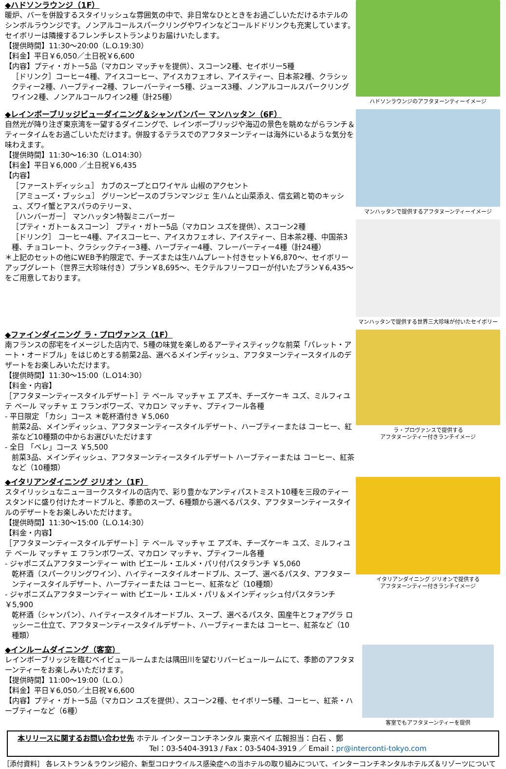◆ハドソンラウンジ（1F）
暖炉、バーを併設するスタイリッシュな雰囲気の中で、非日常なひとときをお過ごしいただけるホテルのシンボルラウンジです。ノンアルコールスパークリングやワインなどコールドドリンクも充実しています。セイボリーは隣接するフレンチレストランよりお届けいたします。
【提供時間】11:30～20:00（L.O.19:30）
【料金】平日￥6,050／土日祝￥6,600
【内容】プティ・ガトー5品（マカロン マッチャを提供）、スコーン2種、セイボリー5種
［ドリンク］コーヒー4種、アイスコーヒー、アイスカフェオレ、アイスティー、日本茶2種、クラシックティー2種、ハーブティー2種、フレーバーティー5種、ジュース3種、ノンアルコールスパークリングワイン2種、ノンアルコールワイン2種（計25種）
ハドソンラウンジのアフタヌーンティーイメージ
◆レインボーブリッジビューダイニング＆シャンパンバー マンハッタン（6F）
自然光が降り注ぎ東京湾を一望するダイニングで、レインボーブリッジや海辺の景色を眺めながらランチ＆ティータイムをお過ごしいただけます。併設するテラスでのアフタヌーンティーは海外にいるような気分を味わえます。
【提供時間】11:30～16:30（L.O14:30）
【料金】平日￥6,000 ／土日祝￥6,435
【内容】
［ファーストディッシュ］ カブのスープとロワイヤル 山椒のアクセント
［アミューズ・ブッシュ］ グリーンピースのブランマンジェ 生ハムと山菜添え、信玄鶏と筍のキッシュ、ズワイ蟹とアスパラのテリーヌ、
［ハンバーガー］ マンハッタン特製ミニバーガー
［プティ・ガトー＆スコーン］ プティ・ガトー5品（マカロン ユズを提供）、スコーン2種
［ドリンク］ コーヒー4種、アイスコーヒー、アイスカフェオレ、アイスティー、日本茶2種、中国茶3種、チョコレート、クラシックティー3種、ハーブティー4種、フレーバーティー4種（計24種）
＊上記のセットの他にWEB予約限定で、チーズまたは生ハムプレート付きセット￥6,870～、セイボリーアップグレート（世界三大珍味付き）プラン￥8,695～、モクテルフリーフローが付いたプラン￥6,435～をご用意しております。
マンハッタンで提供するアフタヌーンティーイメージ
マンハッタンで提供する世界三大珍味が付いたセイボリー
◆ファインダイニング ラ・プロヴァンス（1F）
南フランスの邸宅をイメージした店内で、5種の味覚を楽しめるアーティスティックな前菜「パレット・アート・オードブル」をはじめとする前菜2品、選べるメインディッシュ、アフタヌーンティースタイルのデザートをお楽しみいただけます。
【提供時間】11:30～15:00（L.O14:30）
【料金・内容】
［アフタヌーンティースタイルデザート］テ ベール マッチャ エ アズキ、チーズケーキ ユズ、ミルフィユ テ ベール マッチャ エ フランボワーズ、マカロン マッチャ、プティフール各種
- 平日限定 「カシ」コース ＊乾杯酒付き ￥5,060
前菜2品、メインディッシュ、アフタヌーンティースタイルデザート、ハーブティーまたは コーヒー、紅茶など10種類の中からお選びいただけます
- 全日 「ベレ」コース ￥5,500
前菜3品、メインディッシュ、アフタヌーンティースタイルデザート ハーブティーまたは コーヒー、紅茶など（10種類）
ラ・プロヴァンスで提供する
アフタヌーンティー付きランチイメージ
◆イタリアンダイニング ジリオン（1F）
スタイリッシュなニューヨークスタイルの店内で、彩り豊かなアンティパストミスト10種を三段のティースタンドに盛り付けたオードブルと、季節のスープ、6種類から選べるパスタ、アフタヌーンティースタイルのデザートをお楽しみいただけます。
【提供時間】11:30～15:00（L.O.14:30）
【料金・内容】
［アフタヌーンティースタイルデザート］テ ベール マッチャ エ アズキ、チーズケーキ ユズ、ミルフィユ テ ベール マッチャ エ フランボワーズ、マカロン マッチャ、プティフール各種
- ジャポニズムアフタヌーンティー with ピエール・エルメ・パリ付パスタランチ ￥5,060
乾杯酒（スパークリングワイン）、ハイティースタイルオードブル、スープ、選べるパスタ、アフタヌーンティースタイルデザート、ハーブティーまたは コーヒー、紅茶など（10種類）
- ジャポニズムアフタヌーンティー with ピエール・エルメ・パリ＆メインディッシュ付パスタランチ ￥5,900
乾杯酒（シャンパン）、ハイティースタイルオードブル、スープ、選べるパスタ、国産牛とフォアグラ ロッシーニ仕立て、アフタヌーンティースタイルデザート、ハーブティーまたは コーヒー、紅茶など（10種類）
イタリアンダイニング ジリオンで提供する
アフタヌーンティー付きランチイメージ
◆インルームダイニング（客室）
レインボーブリッジを臨むベイビュールームまたは隅田川を望むリバービュールームにて、季節のアフタヌーンティーをお楽しみいただけます。
【提供時間】11:00～19:00（L.O.）
【料金】平日￥6,050／土日祝￥6,600
【内容】プティ・ガトー5品（マカロン ユズを提供）、スコーン2種、セイボリー5種、コーヒー、紅茶・ハーブティーなど（6種）
客室でもアフタヌーンティーを提供
本リリースに関するお問い合わせ先 ホテル インターコンチネンタル 東京ベイ 広報担当：白石 、鄭
Tel：03-5404-3913 / Fax：03-5404-3919 ／ Email：pr@interconti-tokyo.com
［添付資料］ 各レストラン＆ラウンジ紹介、新型コロナウイルス感染症への当ホテルの取り組みについて、インターコンチネンタルホテルズ＆リゾーツについて